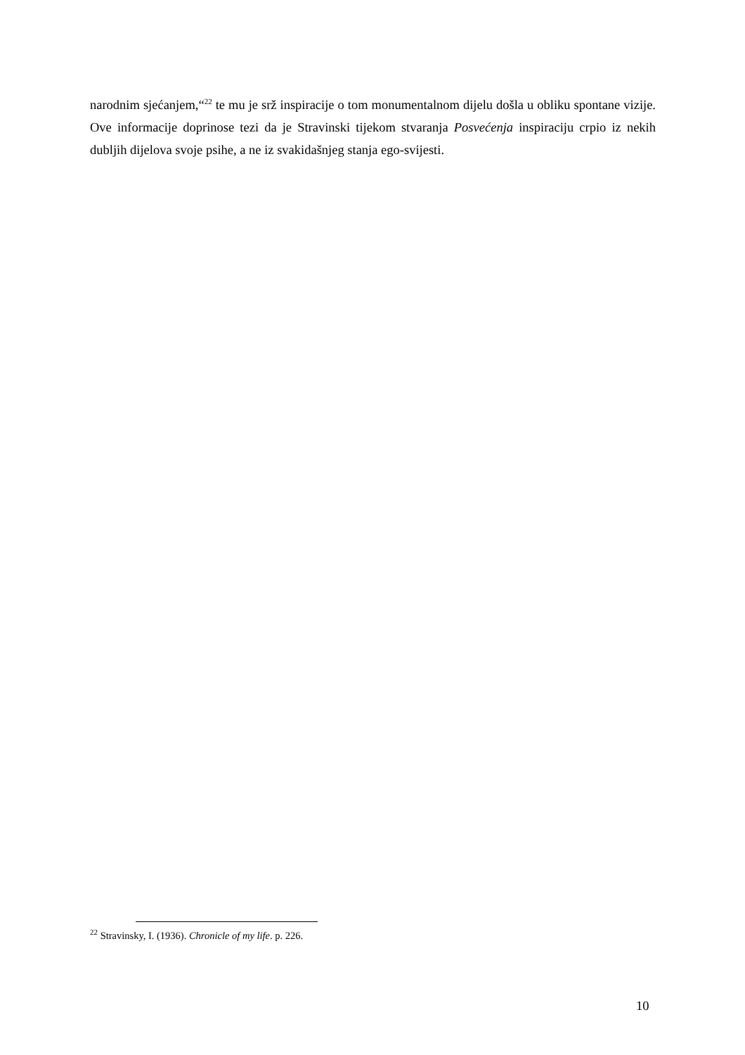narodnim sjećanjem,“<sup>22</sup> te mu je srž inspiracije o tom monumentalnom dijelu došla u obliku spontane vizije. Ove informacije doprinose tezi da je Stravinski tijekom stvaranja Posvećenja inspiraciju crpio iz nekih dubljih dijelova svoje psihe, a ne iz svakidašnjeg stanja ego-svijesti.
<sup>22</sup> Stravinsky, I. (1936). Chronicle of my life. p. 226.
10